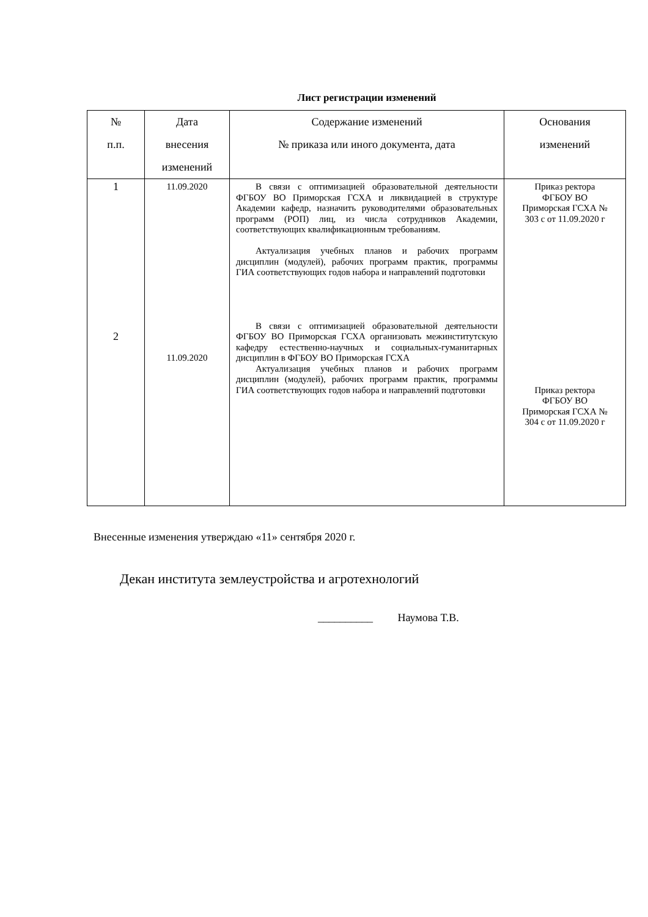Лист регистрации изменений
| № п.п. | Дата внесения изменений | Содержание изменений № приказа или иного документа, дата | Основания изменений |
| --- | --- | --- | --- |
| 1 2 | 11.09.2020 11.09.2020 | В связи с оптимизацией образовательной деятельности ФГБОУ ВО Приморская ГСХА и ликвидацией в структуре Академии кафедр, назначить руководителями образовательных программ (РОП) лиц, из числа сотрудников Академии, соответствующих квалификационным требованиям. Актуализация учебных планов и рабочих программ дисциплин (модулей), рабочих программ практик, программы ГИА соответствующих годов набора и направлений подготовки В связи с оптимизацией образовательной деятельности ФГБОУ ВО Приморская ГСХА организовать межинститутскую кафедру естественно-научных и социальных-гуманитарных дисциплин в ФГБОУ ВО Приморская ГСХА Актуализация учебных планов и рабочих программ дисциплин (модулей), рабочих программ практик, программы ГИА соответствующих годов набора и направлений подготовки | Приказ ректора ФГБОУ ВО Приморская ГСХА № 303 с от 11.09.2020 г Приказ ректора ФГБОУ ВО Приморская ГСХА № 304 с от 11.09.2020 г |
Внесенные изменения утверждаю «11» сентября 2020 г.
Декан института землеустройства и агротехнологий
__________ Наумова Т.В.